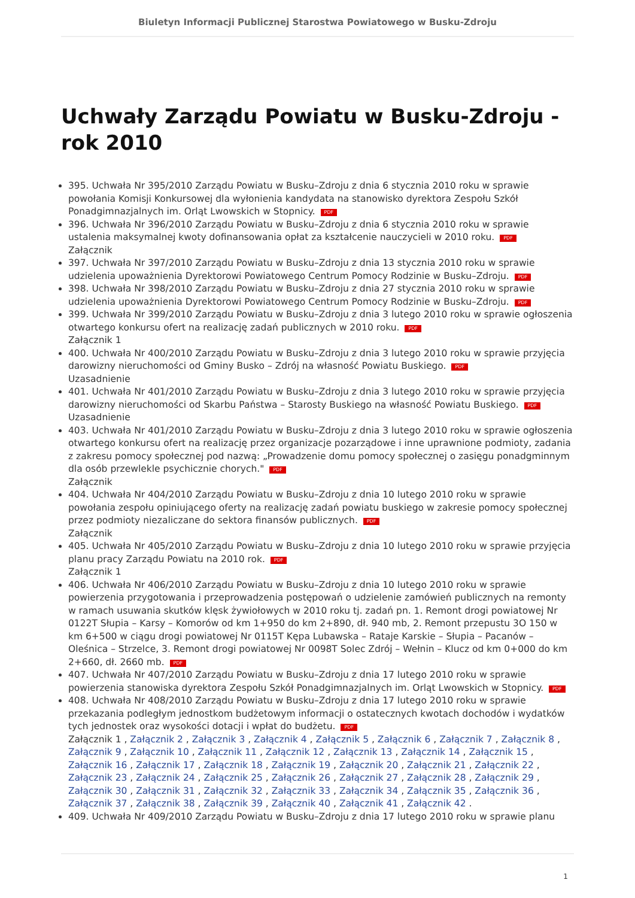Biuletyn Informacji Publicznej Starostwa Powiatowego w Busku-Zdroju
Uchwały Zarządu Powiatu w Busku-Zdroju - rok 2010
395. Uchwała Nr 395/2010 Zarządu Powiatu w Busku–Zdroju z dnia 6 stycznia 2010 roku w sprawie powołania Komisji Konkursowej dla wyłonienia kandydata na stanowisko dyrektora Zespołu Szkół Ponadgimnazjalnych im. Orląt Lwowskich w Stopnicy. PDF
396. Uchwała Nr 396/2010 Zarządu Powiatu w Busku–Zdroju z dnia 6 stycznia 2010 roku w sprawie ustalenia maksymalnej kwoty dofinansowania opłat za kształcenie nauczycieli w 2010 roku. PDF
Załącznik
397. Uchwała Nr 397/2010 Zarządu Powiatu w Busku–Zdroju z dnia 13 stycznia 2010 roku w sprawie udzielenia upoważnienia Dyrektorowi Powiatowego Centrum Pomocy Rodzinie w Busku–Zdroju. PDF
398. Uchwała Nr 398/2010 Zarządu Powiatu w Busku–Zdroju z dnia 27 stycznia 2010 roku w sprawie udzielenia upoważnienia Dyrektorowi Powiatowego Centrum Pomocy Rodzinie w Busku–Zdroju. PDF
399. Uchwała Nr 399/2010 Zarządu Powiatu w Busku–Zdroju z dnia 3 lutego 2010 roku w sprawie ogłoszenia otwartego konkursu ofert na realizację zadań publicznych w 2010 roku. PDF
Załącznik 1
400. Uchwała Nr 400/2010 Zarządu Powiatu w Busku–Zdroju z dnia 3 lutego 2010 roku w sprawie przyjęcia darowizny nieruchomości od Gminy Busko – Zdrój na własność Powiatu Buskiego. PDF
Uzasadnienie
401. Uchwała Nr 401/2010 Zarządu Powiatu w Busku–Zdroju z dnia 3 lutego 2010 roku w sprawie przyjęcia darowizny nieruchomości od Skarbu Państwa – Starosty Buskiego na własność Powiatu Buskiego. PDF
Uzasadnienie
403. Uchwała Nr 401/2010 Zarządu Powiatu w Busku–Zdroju z dnia 3 lutego 2010 roku w sprawie ogłoszenia otwartego konkursu ofert na realizację przez organizacje pozarządowe i inne uprawnione podmioty, zadania z zakresu pomocy społecznej pod nazwą: „Prowadzenie domu pomocy społecznej o zasięgu ponadgminnym dla osób przewlekle psychicznie chorych." PDF
Załącznik
404. Uchwała Nr 404/2010 Zarządu Powiatu w Busku–Zdroju z dnia 10 lutego 2010 roku w sprawie powołania zespołu opiniującego oferty na realizację zadań powiatu buskiego w zakresie pomocy społecznej przez podmioty niezaliczane do sektora finansów publicznych. PDF
Załącznik
405. Uchwała Nr 405/2010 Zarządu Powiatu w Busku–Zdroju z dnia 10 lutego 2010 roku w sprawie przyjęcia planu pracy Zarządu Powiatu na 2010 rok. PDF
Załącznik 1
406. Uchwała Nr 406/2010 Zarządu Powiatu w Busku–Zdroju z dnia 10 lutego 2010 roku w sprawie powierzenia przygotowania i przeprowadzenia postępowań o udzielenie zamówień publicznych na remonty w ramach usuwania skutków klęsk żywiołowych w 2010 roku tj. zadań pn. 1. Remont drogi powiatowej Nr 0122T Słupia – Karsy – Komorów od km 1+950 do km 2+890, dł. 940 mb, 2. Remont przepustu 3O 150 w km 6+500 w ciągu drogi powiatowej Nr 0115T Kępa Lubawska – Rataje Karskie – Słupia – Pacanów – Oleśnica – Strzelce, 3. Remont drogi powiatowej Nr 0098T Solec Zdrój – Wełnin – Klucz od km 0+000 do km 2+660, dł. 2660 mb. PDF
407. Uchwała Nr 407/2010 Zarządu Powiatu w Busku–Zdroju z dnia 17 lutego 2010 roku w sprawie powierzenia stanowiska dyrektora Zespołu Szkół Ponadgimnazjalnych im. Orląt Lwowskich w Stopnicy. PDF
408. Uchwała Nr 408/2010 Zarządu Powiatu w Busku–Zdroju z dnia 17 lutego 2010 roku w sprawie przekazania podległym jednostkom budżetowym informacji o ostatecznych kwotach dochodów i wydatków tych jednostek oraz wysokości dotacji i wpłat do budżetu. PDF
Załącznik 1 , Załącznik 2 , Załącznik 3 , Załącznik 4 , Załącznik 5 , Załącznik 6 , Załącznik 7 , Załącznik 8 , Załącznik 9 , Załącznik 10 , Załącznik 11 , Załącznik 12 , Załącznik 13 , Załącznik 14 , Załącznik 15 , Załącznik 16 , Załącznik 17 , Załącznik 18 , Załącznik 19 , Załącznik 20 , Załącznik 21 , Załącznik 22 , Załącznik 23 , Załącznik 24 , Załącznik 25 , Załącznik 26 , Załącznik 27 , Załącznik 28 , Załącznik 29 , Załącznik 30 , Załącznik 31 , Załącznik 32 , Załącznik 33 , Załącznik 34 , Załącznik 35 , Załącznik 36 , Załącznik 37 , Załącznik 38 , Załącznik 39 , Załącznik 40 , Załącznik 41 , Załącznik 42 .
409. Uchwała Nr 409/2010 Zarządu Powiatu w Busku–Zdroju z dnia 17 lutego 2010 roku w sprawie planu
1